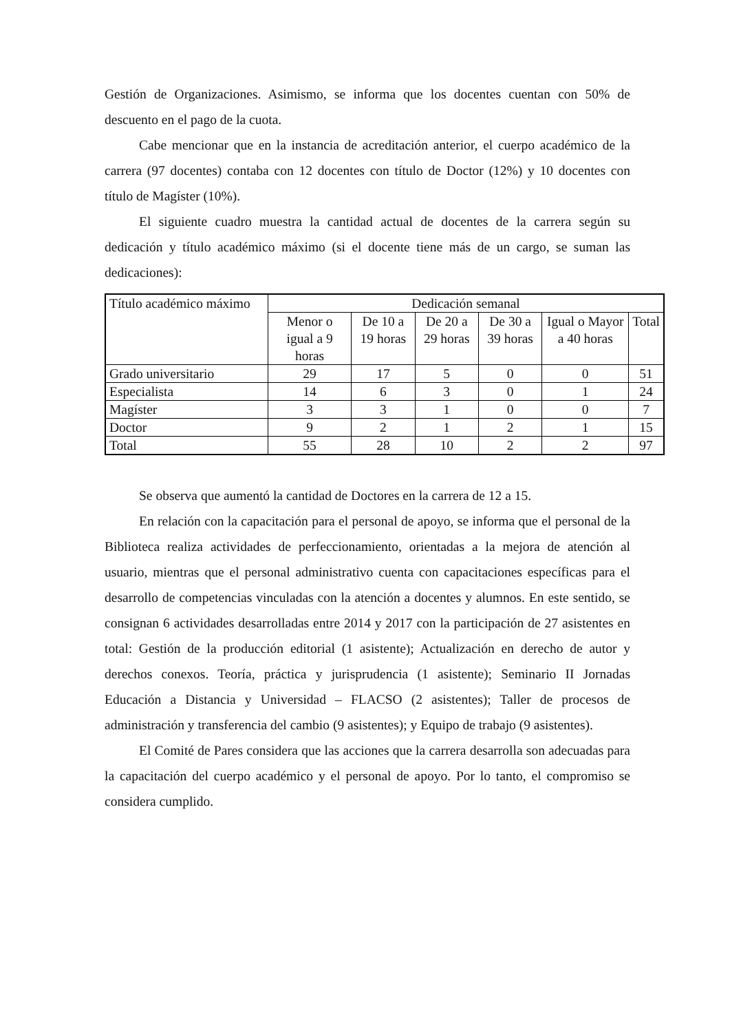Gestión de Organizaciones. Asimismo, se informa que los docentes cuentan con 50% de descuento en el pago de la cuota.
Cabe mencionar que en la instancia de acreditación anterior, el cuerpo académico de la carrera (97 docentes) contaba con 12 docentes con título de Doctor (12%) y 10 docentes con título de Magíster (10%).
El siguiente cuadro muestra la cantidad actual de docentes de la carrera según su dedicación y título académico máximo (si el docente tiene más de un cargo, se suman las dedicaciones):
| Título académico máximo | Dedicación semanal | | | | | |
| --- | --- | --- | --- | --- | --- | --- |
| | Menor o igual a 9 horas | De 10 a 19 horas | De 20 a 29 horas | De 30 a 39 horas | Igual o Mayor a 40 horas | Total |
| Grado universitario | 29 | 17 | 5 | 0 | 0 | 51 |
| Especialista | 14 | 6 | 3 | 0 | 1 | 24 |
| Magíster | 3 | 3 | 1 | 0 | 0 | 7 |
| Doctor | 9 | 2 | 1 | 2 | 1 | 15 |
| Total | 55 | 28 | 10 | 2 | 2 | 97 |
Se observa que aumentó la cantidad de Doctores en la carrera de 12 a 15.
En relación con la capacitación para el personal de apoyo, se informa que el personal de la Biblioteca realiza actividades de perfeccionamiento, orientadas a la mejora de atención al usuario, mientras que el personal administrativo cuenta con capacitaciones específicas para el desarrollo de competencias vinculadas con la atención a docentes y alumnos. En este sentido, se consignan 6 actividades desarrolladas entre 2014 y 2017 con la participación de 27 asistentes en total: Gestión de la producción editorial (1 asistente); Actualización en derecho de autor y derechos conexos. Teoría, práctica y jurisprudencia (1 asistente); Seminario II Jornadas Educación a Distancia y Universidad – FLACSO (2 asistentes); Taller de procesos de administración y transferencia del cambio (9 asistentes); y Equipo de trabajo (9 asistentes).
El Comité de Pares considera que las acciones que la carrera desarrolla son adecuadas para la capacitación del cuerpo académico y el personal de apoyo. Por lo tanto, el compromiso se considera cumplido.